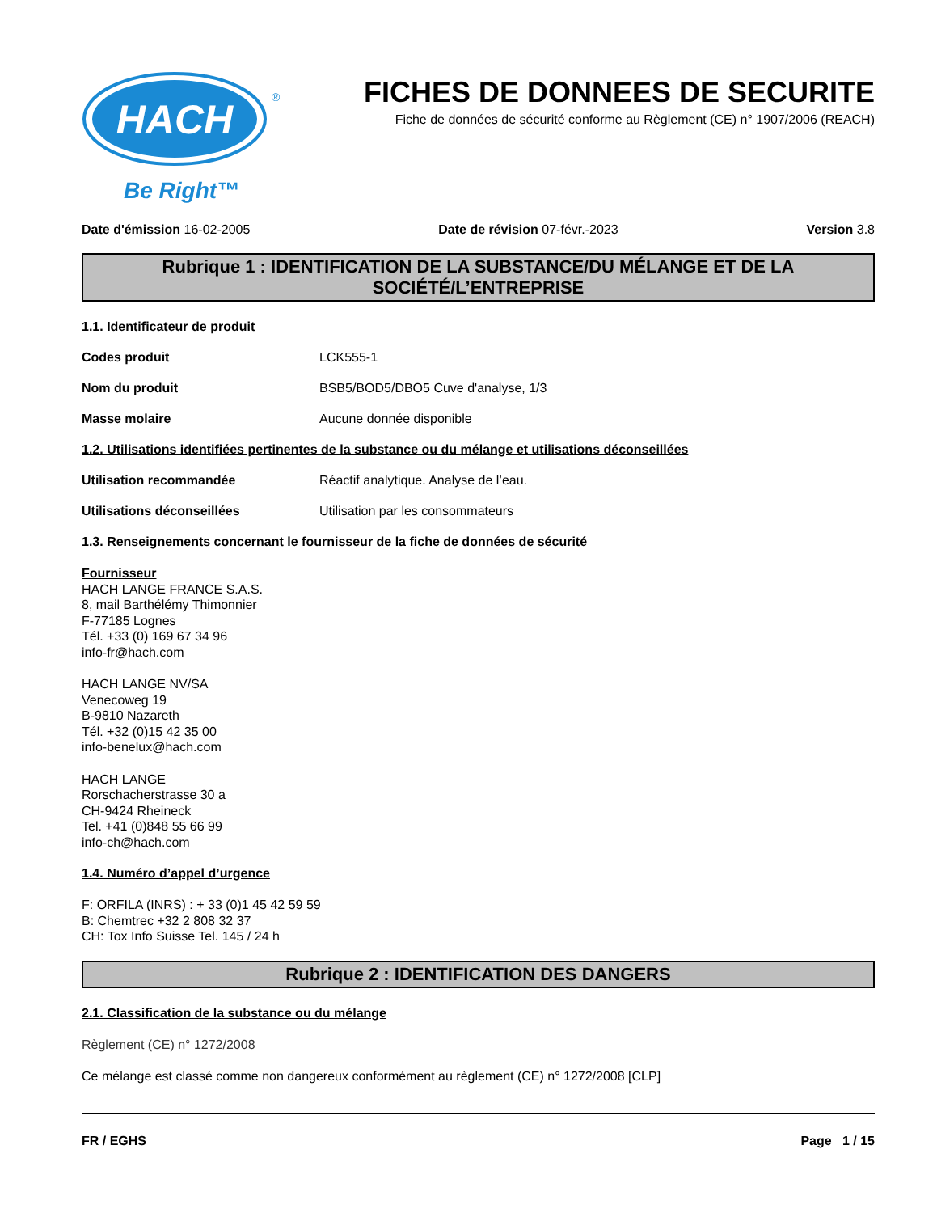HACH
®
Be Right™
FICHES DE DONNEES DE SECURITE
Fiche de données de sécurité conforme au Règlement (CE) n° 1907/2006 (REACH)
Date d'émission 16-02-2005 Date de révision 07-févr.-2023 Version 3.8
Rubrique 1 : IDENTIFICATION DE LA SUBSTANCE/DU MÉLANGE ET DE LA SOCIÉTÉ/L’ENTREPRISE
1.1. Identificateur de produit
Codes produit LCK555-1
Nom du produit BSB5/BOD5/DBO5 Cuve d'analyse, 1/3
Masse molaire Aucune donnée disponible
1.2. Utilisations identifiées pertinentes de la substance ou du mélange et utilisations déconseillées
Utilisation recommandée Réactif analytique. Analyse de l’eau.
Utilisations déconseillées Utilisation par les consommateurs
1.3. Renseignements concernant le fournisseur de la fiche de données de sécurité
Fournisseur
HACH LANGE FRANCE S.A.S.
8, mail Barthélémy Thimonnier
F-77185 Lognes
Tél. +33 (0) 169 67 34 96
info-fr@hach.com
HACH LANGE NV/SA
Venecoweg 19
B-9810 Nazareth
Tél. +32 (0)15 42 35 00
info-benelux@hach.com
HACH LANGE
Rorschacherstrasse 30 a
CH-9424 Rheineck
Tel. +41 (0)848 55 66 99
info-ch@hach.com
1.4. Numéro d’appel d’urgence
F: ORFILA (INRS) : + 33 (0)1 45 42 59 59
B: Chemtrec +32 2 808 32 37
CH: Tox Info Suisse Tel. 145 / 24 h
Rubrique 2 : IDENTIFICATION DES DANGERS
2.1. Classification de la substance ou du mélange
Règlement (CE) n° 1272/2008
Ce mélange est classé comme non dangereux conformément au règlement (CE) n° 1272/2008 [CLP]
FR / EGHS Page 1 / 15